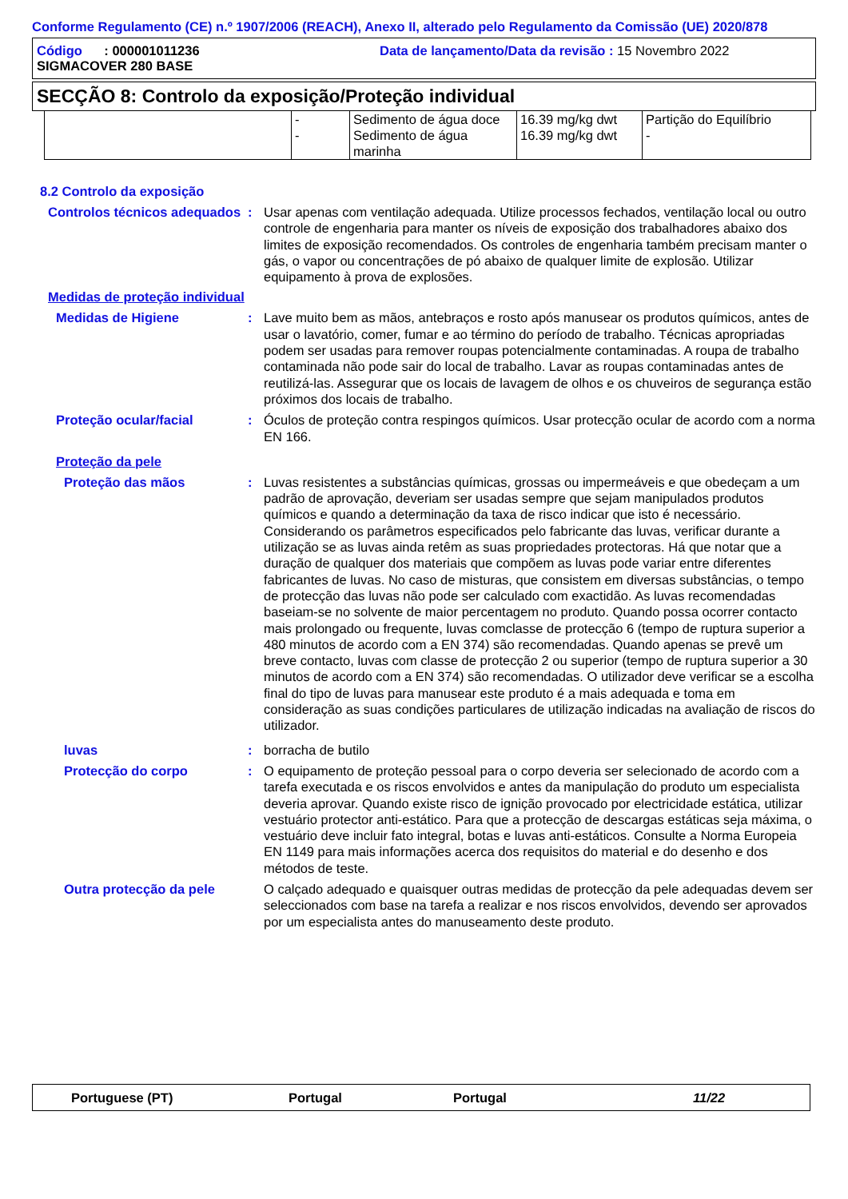Conforme Regulamento (CE) n.º 1907/2006 (REACH), Anexo II, alterado pelo Regulamento da Comissão (UE) 2020/878
Código : 000001011236
SIGMACOVER 280 BASE
Data de lançamento/Data da revisão : 15 Novembro 2022
SECÇÃO 8: Controlo da exposição/Proteção individual
| | - - | Sedimento de água doce Sedimento de água marinha | 16.39 mg/kg dwt 16.39 mg/kg dwt | Partição do Equilíbrio - |
8.2 Controlo da exposição
Controlos técnicos adequados
: Usar apenas com ventilação adequada. Utilize processos fechados, ventilação local ou outro controle de engenharia para manter os níveis de exposição dos trabalhadores abaixo dos limites de exposição recomendados. Os controles de engenharia também precisam manter o gás, o vapor ou concentrações de pó abaixo de qualquer limite de explosão. Utilizar equipamento à prova de explosões.
Medidas de proteção individual
Medidas de Higiene : Lave muito bem as mãos, antebraços e rosto após manusear os produtos químicos, antes de usar o lavatório, comer, fumar e ao término do período de trabalho. Técnicas apropriadas podem ser usadas para remover roupas potencialmente contaminadas. A roupa de trabalho contaminada não pode sair do local de trabalho. Lavar as roupas contaminadas antes de reutilizá-las. Assegurar que os locais de lavagem de olhos e os chuveiros de segurança estão próximos dos locais de trabalho.
Proteção ocular/facial : Óculos de proteção contra respingos químicos. Usar protecção ocular de acordo com a norma EN 166.
Proteção da pele
Proteção das mãos : Luvas resistentes a substâncias químicas, grossas ou impermeáveis e que obedeçam a um padrão de aprovação, deveriam ser usadas sempre que sejam manipulados produtos químicos e quando a determinação da taxa de risco indicar que isto é necessário. Considerando os parâmetros especificados pelo fabricante das luvas, verificar durante a utilização se as luvas ainda retêm as suas propriedades protectoras. Há que notar que a duração de qualquer dos materiais que compõem as luvas pode variar entre diferentes fabricantes de luvas. No caso de misturas, que consistem em diversas substâncias, o tempo de protecção das luvas não pode ser calculado com exactidão. As luvas recomendadas baseiam-se no solvente de maior percentagem no produto. Quando possa ocorrer contacto mais prolongado ou frequente, luvas comclasse de protecção 6 (tempo de ruptura superior a 480 minutos de acordo com a EN 374) são recomendadas. Quando apenas se prevê um breve contacto, luvas com classe de protecção 2 ou superior (tempo de ruptura superior a 30 minutos de acordo com a EN 374) são recomendadas. O utilizador deve verificar se a escolha final do tipo de luvas para manusear este produto é a mais adequada e toma em consideração as suas condições particulares de utilização indicadas na avaliação de riscos do utilizador.
luvas : borracha de butilo
Protecção do corpo : O equipamento de proteção pessoal para o corpo deveria ser selecionado de acordo com a tarefa executada e os riscos envolvidos e antes da manipulação do produto um especialista deveria aprovar. Quando existe risco de ignição provocado por electricidade estática, utilizar vestuário protector anti-estático. Para que a protecção de descargas estáticas seja máxima, o vestuário deve incluir fato integral, botas e luvas anti-estáticos. Consulte a Norma Europeia EN 1149 para mais informações acerca dos requisitos do material e do desenho e dos métodos de teste.
Outra protecção da pele O calçado adequado e quaisquer outras medidas de protecção da pele adequadas devem ser seleccionados com base na tarefa a realizar e nos riscos envolvidos, devendo ser aprovados por um especialista antes do manuseamento deste produto.
Portuguese (PT) Portugal Portugal 11/22